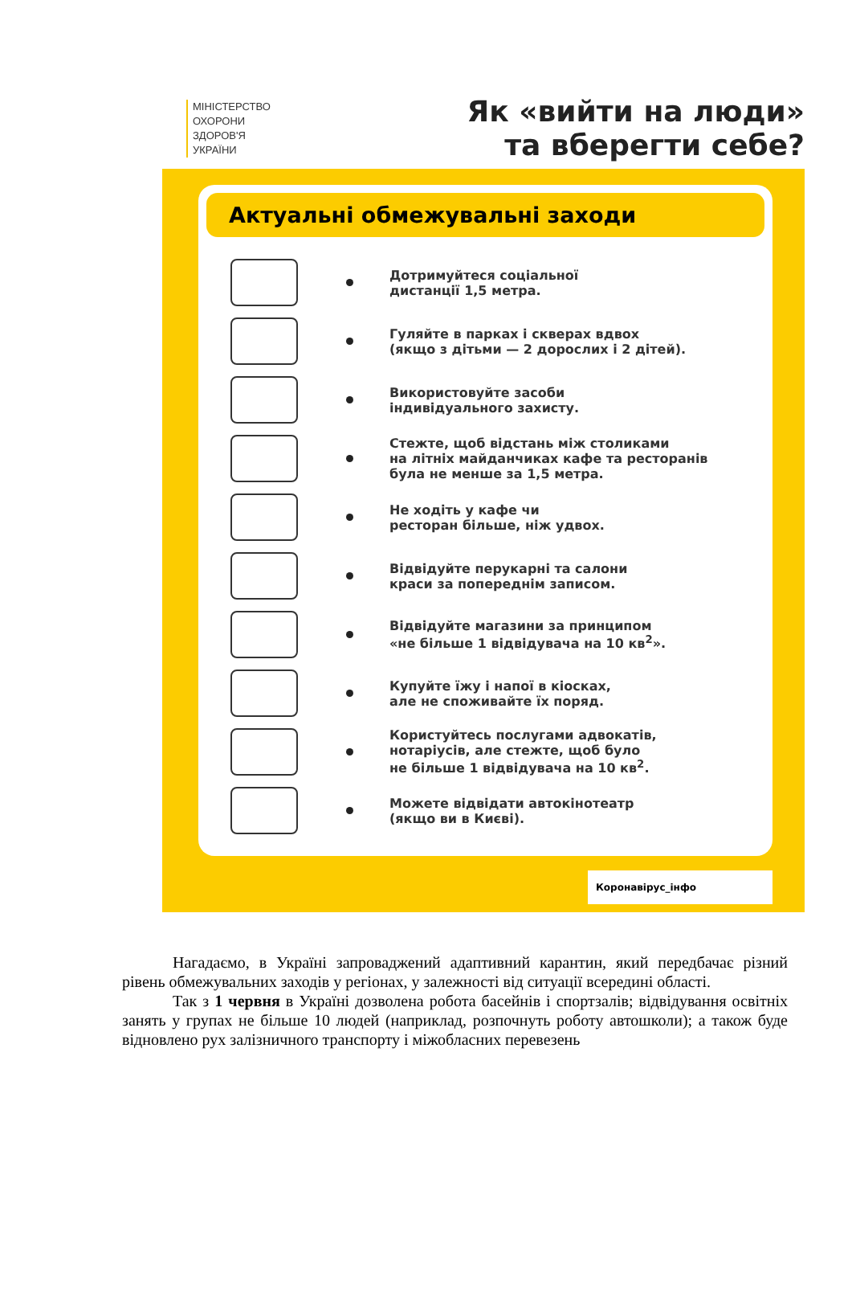МІНІСТЕРСТВО
ОХОРОНИ
ЗДОРОВ'Я
УКРАЇНИ
Як «вийти на люди»
та вберегти себе?
Актуальні обмежувальні заходи
Дотримуйтеся соціальної
дистанції 1,5 метра.
Гуляйте в парках і скверах вдвох
(якщо з дітьми — 2 дорослих і 2 дітей).
Використовуйте засоби
індивідуального захисту.
Стежте, щоб відстань між столиками
на літніх майданчиках кафе та ресторанів
була не менше за 1,5 метра.
Не ходіть у кафе чи
ресторан більше, ніж удвох.
Відвідуйте перукарні та салони
краси за попереднім записом.
Відвідуйте магазини за принципом
«не більше 1 відвідувача на 10 кв<sup>2</sup>».
Купуйте їжу і напої в кіосках,
але не споживайте їх поряд.
Користуйтесь послугами адвокатів,
нотаріусів, але стежте, щоб було
не більше 1 відвідувача на 10 кв<sup>2</sup>.
Можете відвідати автокінотеатр
(якщо ви в Києві).
Коронавірус_інфо
Нагадаємо, в Україні запроваджений адаптивний карантин, який передбачає різний рівень обмежувальних заходів у регіонах, у залежності від ситуації всередині області.
Так з 1 червня в Україні дозволена робота басейнів і спортзалів; відвідування освітніх занять у групах не більше 10 людей (наприклад, розпочнуть роботу автошколи); а також буде відновлено рух залізничного транспорту і міжобласних перевезень